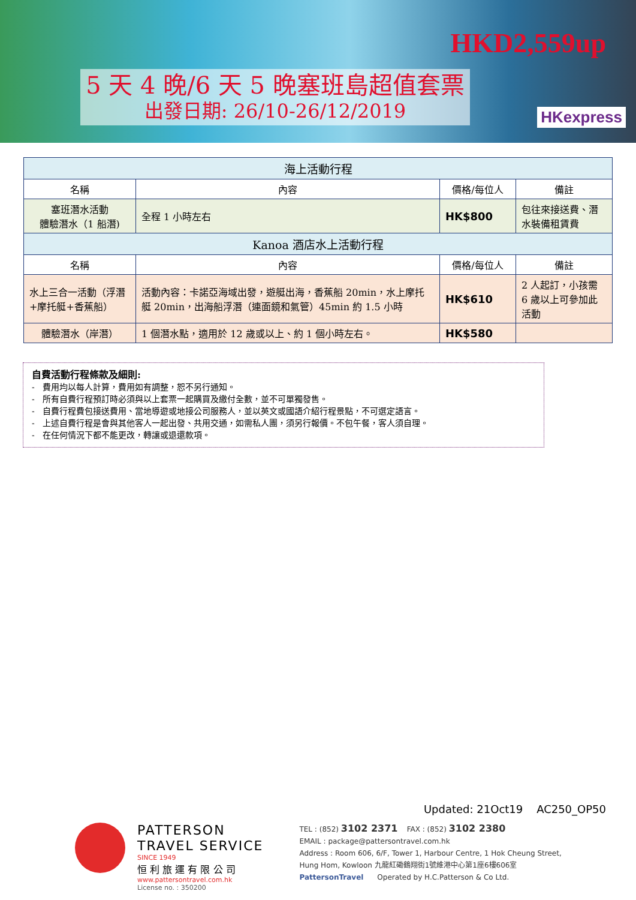5 天 4 晚/6 天 5 晚塞班島超值套票
出發日期: 26/10-26/12/2019
HKD2,559up
HKexpress
| 海上活動行程 | | | |
| --- | --- | --- | --- |
| 名稱 | 內容 | 價格/每位人 | 備註 |
| 塞班潛水活動 體驗潛水（1 船潛) | 全程 1 小時左右 | HK$800 | 包往來接送費、潛水裝備租賃費 |
| Kanoa 酒店水上活動行程 | | | |
| 名稱 | 內容 | 價格/每位人 | 備註 |
| 水上三合一活動（浮潛+摩托艇+香蕉船） | 活動內容：卡諾亞海域出發，遊艇出海，香蕉船 20min，水上摩托艇 20min，出海船浮潛（連面鏡和氣管）45min 約 1.5 小時 | HK$610 | 2 人起訂，小孩需 6 歲以上可參加此活動 |
| 體驗潛水（岸潛） | 1 個潛水點，適用於 12 歲或以上、約 1 個小時左右。 | HK$580 | |
自費活動行程條款及細則:
- 費用均以每人計算，費用如有調整，恕不另行通知。
- 所有自費行程預訂時必須與以上套票一起購買及繳付全數，並不可單獨發售。
- 自費行程費包接送費用、當地導遊或地接公司服務人，並以英文或國語介紹行程景點，不可選定語言。
- 上述自費行程是會與其他客人一起出發、共用交通，如需私人團，須另行報價。不包午餐，客人須自理。
- 在任何情況下都不能更改，轉讓或退還款項。
Updated: 21Oct19 AC250_OP50
PATTERSON
TRAVEL SERVICE
SINCE 1949
恒 利 旅 運 有 限 公 司
www.pattersontravel.com.hk
License no. : 350200
TEL : (852) 3102 2371 FAX : (852) 3102 2380
EMAIL : package@pattersontravel.com.hk
Address : Room 606, 6/F, Tower 1, Harbour Centre, 1 Hok Cheung Street,
Hung Hom, Kowloon 九龍紅磡鶴翔街1號維港中心第1座6樓606室
PattersonTravel Operated by H.C.Patterson & Co Ltd.